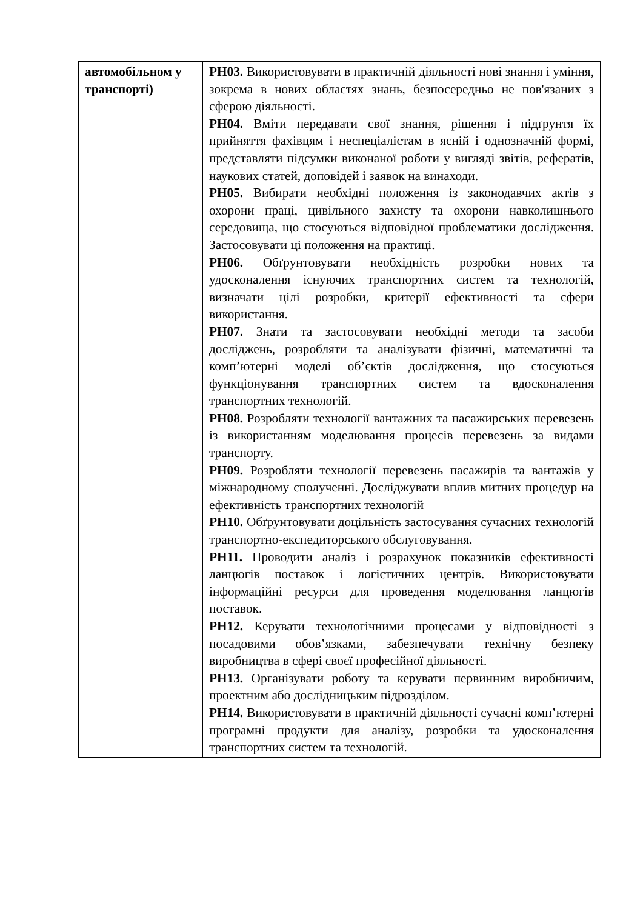| автомобільном у транспорті) | РН03. Використовувати в практичній діяльності нові знання і уміння, зокрема в нових областях знань, безпосередньо не пов'язаних з сферою діяльності. РН04. Вміти передавати свої знання, рішення і підґрунтя їх прийняття фахівцям і неспеціалістам в ясній і однозначній формі, представляти підсумки виконаної роботи у вигляді звітів, рефератів, наукових статей, доповідей і заявок на винаходи. РН05. Вибирати необхідні положення із законодавчих актів з охорони праці, цивільного захисту та охорони навколишнього середовища, що стосуються відповідної проблематики дослідження. Застосовувати ці положення на практиці. РН06. Обґрунтовувати необхідність розробки нових та удосконалення існуючих транспортних систем та технологій, визначати цілі розробки, критерії ефективності та сфери використання. РН07. Знати та застосовувати необхідні методи та засоби досліджень, розробляти та аналізувати фізичні, математичні та комп’ютерні моделі об’єктів дослідження, що стосуються функціонування транспортних систем та вдосконалення транспортних технологій. РН08. Розробляти технології вантажних та пасажирських перевезень із використанням моделювання процесів перевезень за видами транспорту. РН09. Розробляти технології перевезень пасажирів та вантажів у міжнародному сполученні. Досліджувати вплив митних процедур на ефективність транспортних технологій РН10. Обґрунтовувати доцільність застосування сучасних технологій транспортно-експедиторського обслуговування. РН11. Проводити аналіз і розрахунок показників ефективності ланцюгів поставок і логістичних центрів. Використовувати інформаційні ресурси для проведення моделювання ланцюгів поставок. РН12. Керувати технологічними процесами у відповідності з посадовими обов’язками, забезпечувати технічну безпеку виробництва в сфері своєї професійної діяльності. РН13. Організувати роботу та керувати первинним виробничим, проектним або дослідницьким підрозділом. РН14. Використовувати в практичній діяльності сучасні комп’ютерні програмні продукти для аналізу, розробки та удосконалення транспортних систем та технологій. |